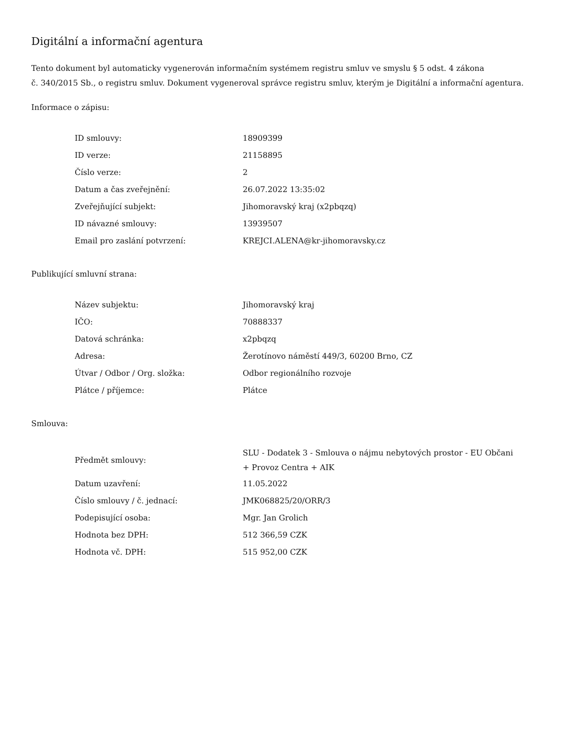Digitální a informační agentura
Tento dokument byl automaticky vygenerován informačním systémem registru smluv ve smyslu § 5 odst. 4 zákona
č. 340/2015 Sb., o registru smluv. Dokument vygeneroval správce registru smluv, kterým je Digitální a informační agentura.
Informace o zápisu:
| ID smlouvy: | 18909399 |
| ID verze: | 21158895 |
| Číslo verze: | 2 |
| Datum a čas zveřejnění: | 26.07.2022 13:35:02 |
| Zveřejňující subjekt: | Jihomoravský kraj (x2pbqzq) |
| ID návazné smlouvy: | 13939507 |
| Email pro zaslání potvrzení: | KREJCI.ALENA@kr-jihomoravsky.cz |
Publikující smluvní strana:
| Název subjektu: | Jihomoravský kraj |
| IČO: | 70888337 |
| Datová schránka: | x2pbqzq |
| Adresa: | Žerotínovo náměstí 449/3, 60200 Brno, CZ |
| Útvar / Odbor / Org. složka: | Odbor regionálního rozvoje |
| Plátce / příjemce: | Plátce |
Smlouva:
| Předmět smlouvy: | SLU - Dodatek 3 - Smlouva o nájmu nebytových prostor - EU Občani + Provoz Centra + AIK |
| Datum uzavření: | 11.05.2022 |
| Číslo smlouvy / č. jednací: | JMK068825/20/ORR/3 |
| Podepisující osoba: | Mgr. Jan Grolich |
| Hodnota bez DPH: | 512 366,59 CZK |
| Hodnota vč. DPH: | 515 952,00 CZK |